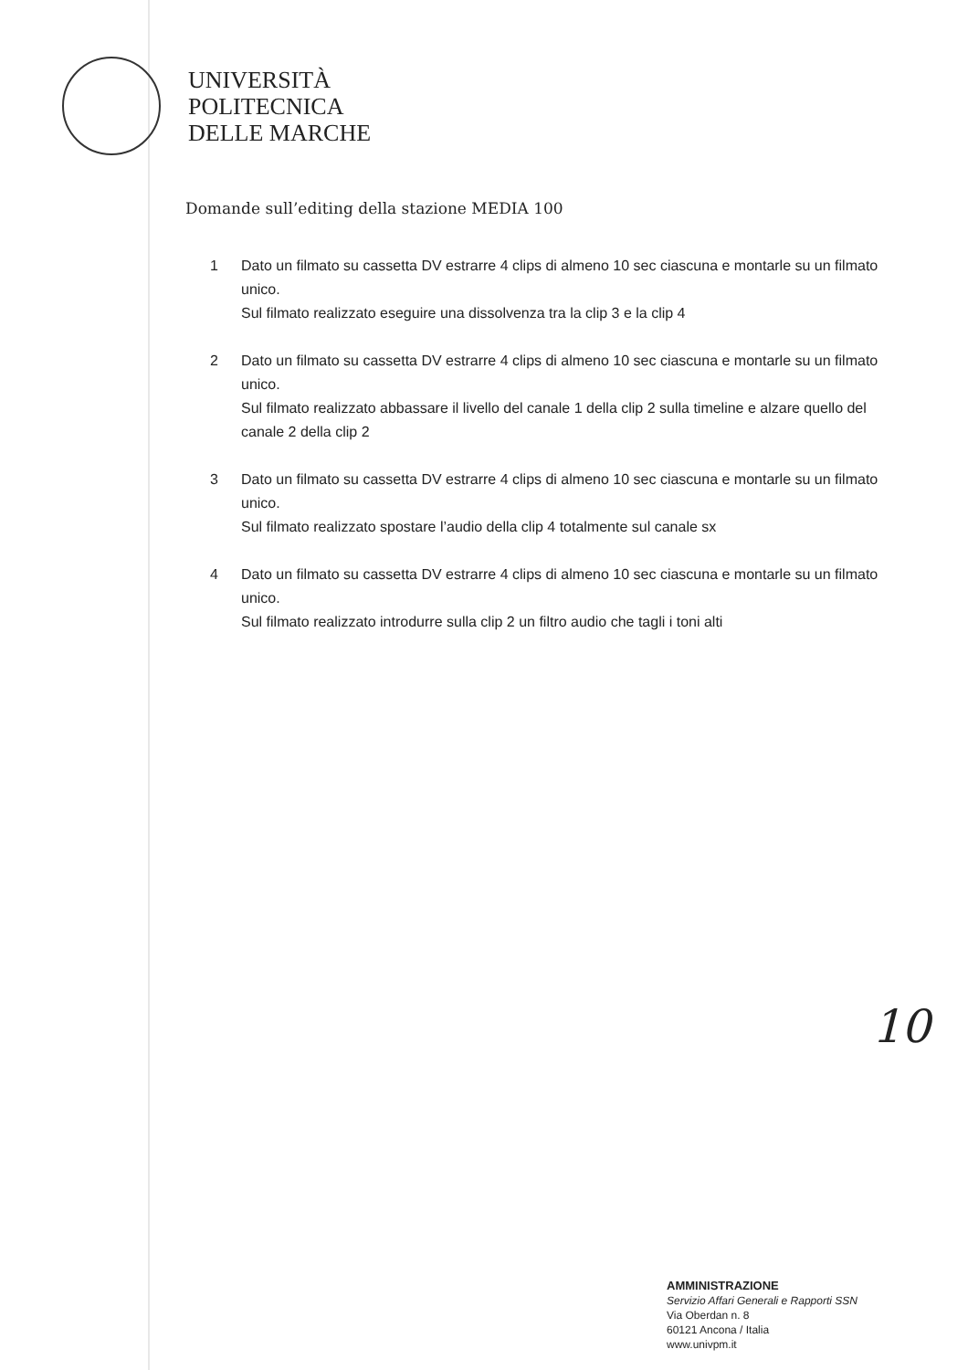UNIVERSITÀ
POLITECNICA
DELLE MARCHE
Domande sull’editing della stazione MEDIA 100
1 Dato un filmato su cassetta DV estrarre 4 clips di almeno 10 sec ciascuna e montarle su un filmato unico.
Sul filmato realizzato eseguire una dissolvenza tra la clip 3 e la clip 4
2 Dato un filmato su cassetta DV estrarre 4 clips di almeno 10 sec ciascuna e montarle su un filmato unico.
Sul filmato realizzato abbassare il livello del canale 1 della clip 2 sulla timeline e alzare quello del canale 2 della clip 2
3 Dato un filmato su cassetta DV estrarre 4 clips di almeno 10 sec ciascuna e montarle su un filmato unico.
Sul filmato realizzato spostare l’audio della clip 4 totalmente sul canale sx
4 Dato un filmato su cassetta DV estrarre 4 clips di almeno 10 sec ciascuna e montarle su un filmato unico.
Sul filmato realizzato introdurre sulla clip 2 un filtro audio che tagli i toni alti
10
AMMINISTRAZIONE
Servizio Affari Generali e Rapporti SSN
Via Oberdan n. 8
60121 Ancona / Italia
www.univpm.it